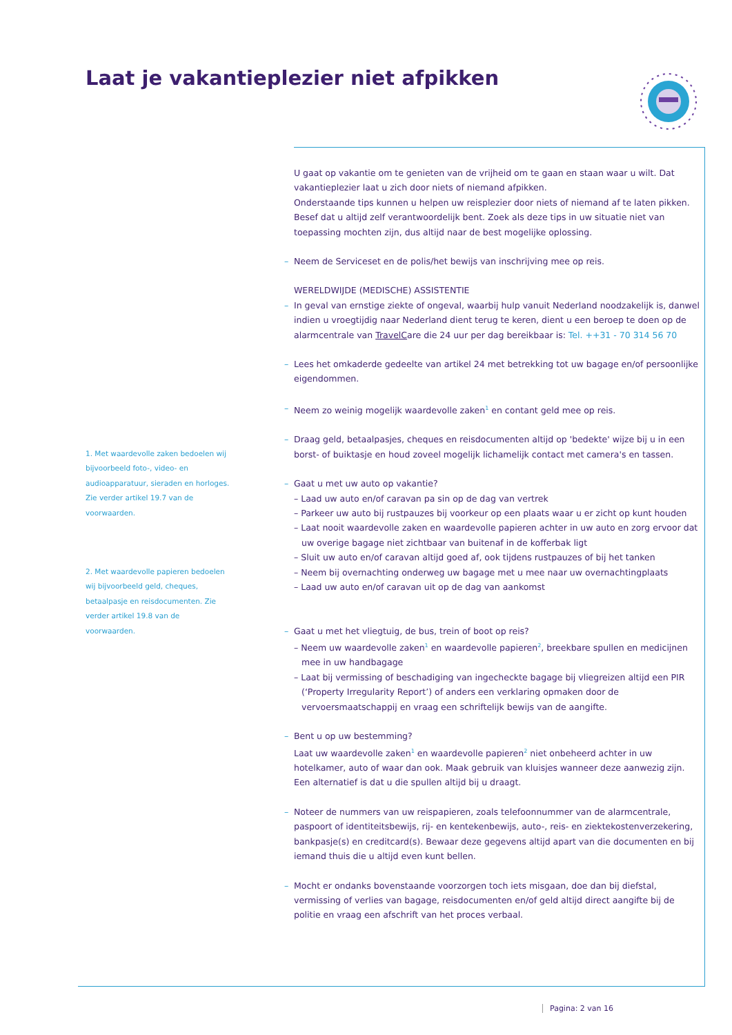Laat je vakantieplezier niet afpikken
U gaat op vakantie om te genieten van de vrijheid om te gaan en staan waar u wilt. Dat vakantieplezier laat u zich door niets of niemand afpikken.
Onderstaande tips kunnen u helpen uw reisplezier door niets of niemand af te laten pikken. Besef dat u altijd zelf verantwoordelijk bent. Zoek als deze tips in uw situatie niet van toepassing mochten zijn, dus altijd naar de best mogelijke oplossing.
– Neem de Serviceset en de polis/het bewijs van inschrijving mee op reis.
WERELDWIJDE (MEDISCHE) ASSISTENTIE
– In geval van ernstige ziekte of ongeval, waarbij hulp vanuit Nederland noodzakelijk is, danwel indien u vroegtijdig naar Nederland dient terug te keren, dient u een beroep te doen op de alarmcentrale van TravelCare die 24 uur per dag bereikbaar is: Tel. ++31 - 70 314 56 70
– Lees het omkaderde gedeelte van artikel 24 met betrekking tot uw bagage en/of persoonlijke eigendommen.
– Neem zo weinig mogelijk waardevolle zaken<sup>1</sup> en contant geld mee op reis.
– Draag geld, betaalpasjes, cheques en reisdocumenten altijd op 'bedekte' wijze bij u in een borst- of buiktasje en houd zoveel mogelijk lichamelijk contact met camera's en tassen.
– Gaat u met uw auto op vakantie?
– Laad uw auto en/of caravan pa sin op de dag van vertrek
– Parkeer uw auto bij rustpauzes bij voorkeur op een plaats waar u er zicht op kunt houden
– Laat nooit waardevolle zaken en waardevolle papieren achter in uw auto en zorg ervoor dat uw overige bagage niet zichtbaar van buitenaf in de kofferbak ligt
– Sluit uw auto en/of caravan altijd goed af, ook tijdens rustpauzes of bij het tanken
– Neem bij overnachting onderweg uw bagage met u mee naar uw overnachtingplaats
– Laad uw auto en/of caravan uit op de dag van aankomst
– Gaat u met het vliegtuig, de bus, trein of boot op reis?
– Neem uw waardevolle zaken<sup>1</sup> en waardevolle papieren<sup>2</sup>, breekbare spullen en medicijnen mee in uw handbagage
– Laat bij vermissing of beschadiging van ingecheckte bagage bij vliegreizen altijd een PIR (‘Property Irregularity Report’) of anders een verklaring opmaken door de vervoersmaatschappij en vraag een schriftelijk bewijs van de aangifte.
– Bent u op uw bestemming?
Laat uw waardevolle zaken<sup>1</sup> en waardevolle papieren<sup>2</sup> niet onbeheerd achter in uw hotelkamer, auto of waar dan ook. Maak gebruik van kluisjes wanneer deze aanwezig zijn. Een alternatief is dat u die spullen altijd bij u draagt.
– Noteer de nummers van uw reispapieren, zoals telefoonnummer van de alarmcentrale, paspoort of identiteitsbewijs, rij- en kentekenbewijs, auto-, reis- en ziektekostenverzekering, bankpasje(s) en creditcard(s). Bewaar deze gegevens altijd apart van die documenten en bij iemand thuis die u altijd even kunt bellen.
– Mocht er ondanks bovenstaande voorzorgen toch iets misgaan, doe dan bij diefstal, vermissing of verlies van bagage, reisdocumenten en/of geld altijd direct aangifte bij de politie en vraag een afschrift van het proces verbaal.
1. Met waardevolle zaken bedoelen wij bijvoorbeeld foto-, video- en audioapparatuur, sieraden en horloges. Zie verder artikel 19.7 van de voorwaarden.
2. Met waardevolle papieren bedoelen wij bijvoorbeeld geld, cheques, betaalpasje en reisdocumenten. Zie verder artikel 19.8 van de voorwaarden.
Pagina: 2 van 16